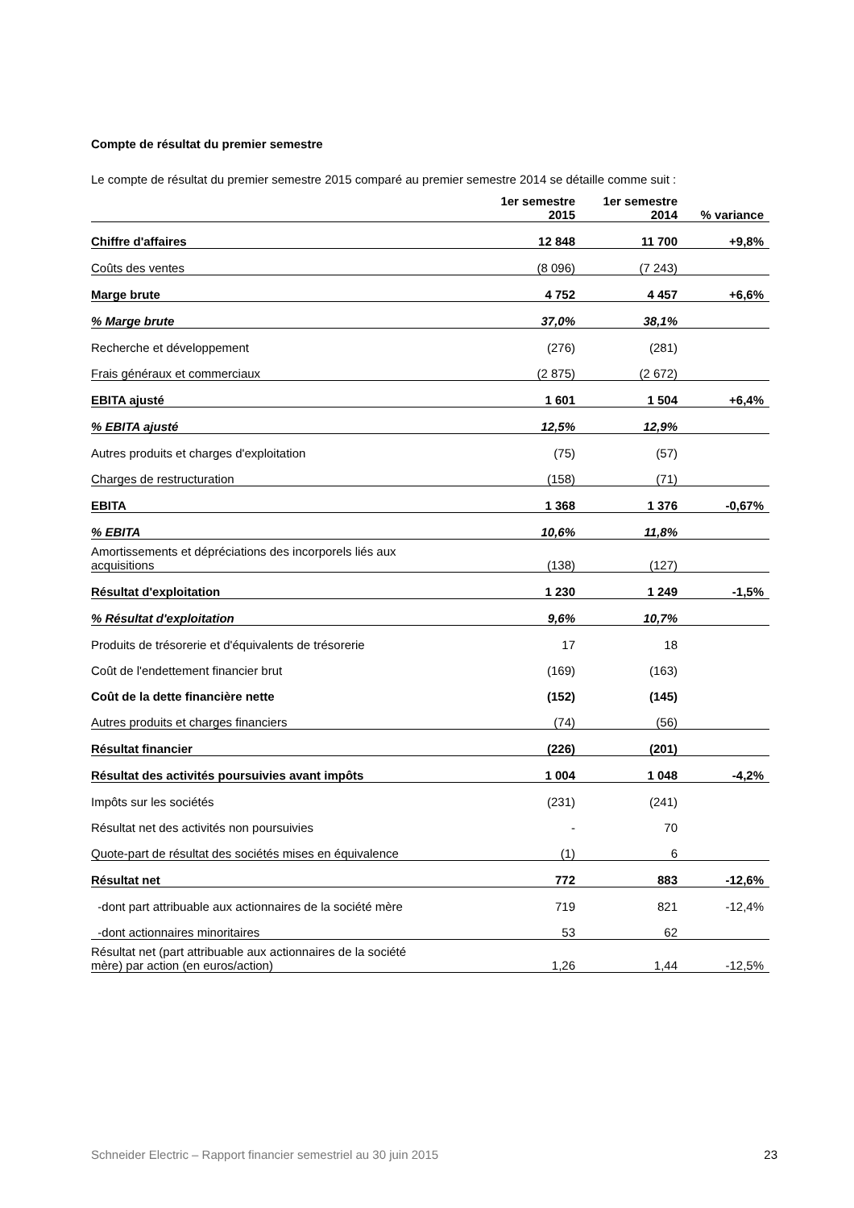Compte de résultat du premier semestre
Le compte de résultat du premier semestre 2015 comparé au premier semestre 2014 se détaille comme suit :
| | 1er semestre 2015 | 1er semestre 2014 | % variance |
| --- | --- | --- | --- |
| Chiffre d'affaires | 12 848 | 11 700 | +9,8% |
| Coûts des ventes | (8 096) | (7 243) | |
| Marge brute | 4 752 | 4 457 | +6,6% |
| % Marge brute | 37,0% | 38,1% | |
| Recherche et développement | (276) | (281) | |
| Frais généraux et commerciaux | (2 875) | (2 672) | |
| EBITA ajusté | 1 601 | 1 504 | +6,4% |
| % EBITA ajusté | 12,5% | 12,9% | |
| Autres produits et charges d'exploitation | (75) | (57) | |
| Charges de restructuration | (158) | (71) | |
| EBITA | 1 368 | 1 376 | -0,67% |
| % EBITA | 10,6% | 11,8% | |
| Amortissements et dépréciations des incorporels liés aux acquisitions | (138) | (127) | |
| Résultat d'exploitation | 1 230 | 1 249 | -1,5% |
| % Résultat d'exploitation | 9,6% | 10,7% | |
| Produits de trésorerie et d'équivalents de trésorerie | 17 | 18 | |
| Coût de l'endettement financier brut | (169) | (163) | |
| Coût de la dette financière nette | (152) | (145) | |
| Autres produits et charges financiers | (74) | (56) | |
| Résultat financier | (226) | (201) | |
| Résultat des activités poursuivies avant impôts | 1 004 | 1 048 | -4,2% |
| Impôts sur les sociétés | (231) | (241) | |
| Résultat net des activités non poursuivies | - | 70 | |
| Quote-part de résultat des sociétés mises en équivalence | (1) | 6 | |
| Résultat net | 772 | 883 | -12,6% |
| -dont part attribuable aux actionnaires de la société mère | 719 | 821 | -12,4% |
| -dont actionnaires minoritaires | 53 | 62 | |
| Résultat net (part attribuable aux actionnaires de la société mère) par action (en euros/action) | 1,26 | 1,44 | -12,5% |
Schneider Electric – Rapport financier semestriel au 30 juin 2015 23